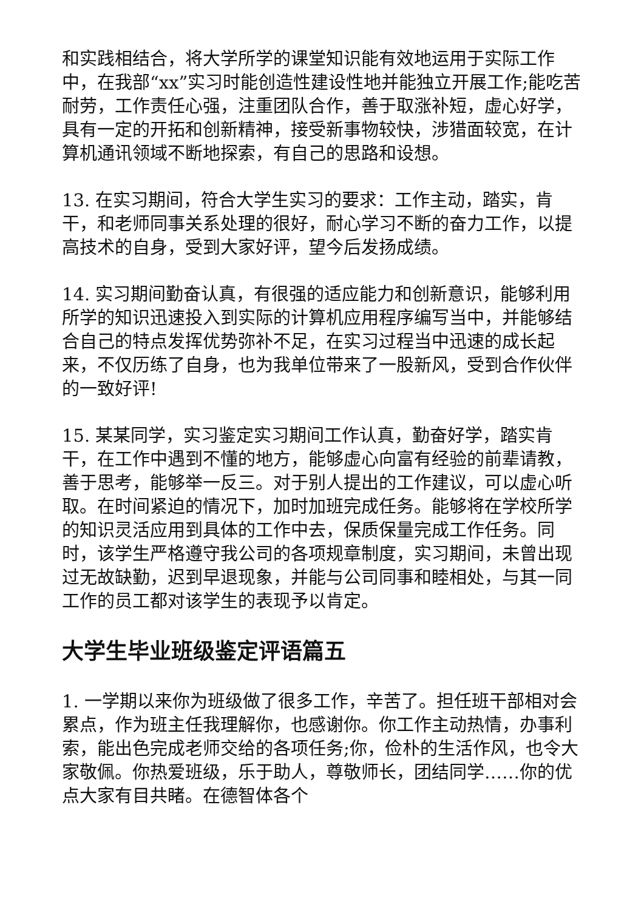和实践相结合，将大学所学的课堂知识能有效地运用于实际工作中，在我部“xx”实习时能创造性建设性地并能独立开展工作;能吃苦耐劳，工作责任心强，注重团队合作，善于取涨补短，虚心好学，具有一定的开拓和创新精神，接受新事物较快，涉猎面较宽，在计算机通讯领域不断地探索，有自己的思路和设想。
13. 在实习期间，符合大学生实习的要求：工作主动，踏实，肯干，和老师同事关系处理的很好，耐心学习不断的奋力工作，以提高技术的自身，受到大家好评，望今后发扬成绩。
14. 实习期间勤奋认真，有很强的适应能力和创新意识，能够利用所学的知识迅速投入到实际的计算机应用程序编写当中，并能够结合自己的特点发挥优势弥补不足，在实习过程当中迅速的成长起来，不仅历练了自身，也为我单位带来了一股新风，受到合作伙伴的一致好评!
15. 某某同学，实习鉴定实习期间工作认真，勤奋好学，踏实肯干，在工作中遇到不懂的地方，能够虚心向富有经验的前辈请教，善于思考，能够举一反三。对于别人提出的工作建议，可以虚心听取。在时间紧迫的情况下，加时加班完成任务。能够将在学校所学的知识灵活应用到具体的工作中去，保质保量完成工作任务。同时，该学生严格遵守我公司的各项规章制度，实习期间，未曾出现过无故缺勤，迟到早退现象，并能与公司同事和睦相处，与其一同工作的员工都对该学生的表现予以肯定。
大学生毕业班级鉴定评语篇五
1. 一学期以来你为班级做了很多工作，辛苦了。担任班干部相对会累点，作为班主任我理解你，也感谢你。你工作主动热情，办事利索，能出色完成老师交给的各项任务;你，俭朴的生活作风，也令大家敬佩。你热爱班级，乐于助人，尊敬师长，团结同学……你的优点大家有目共睹。在德智体各个